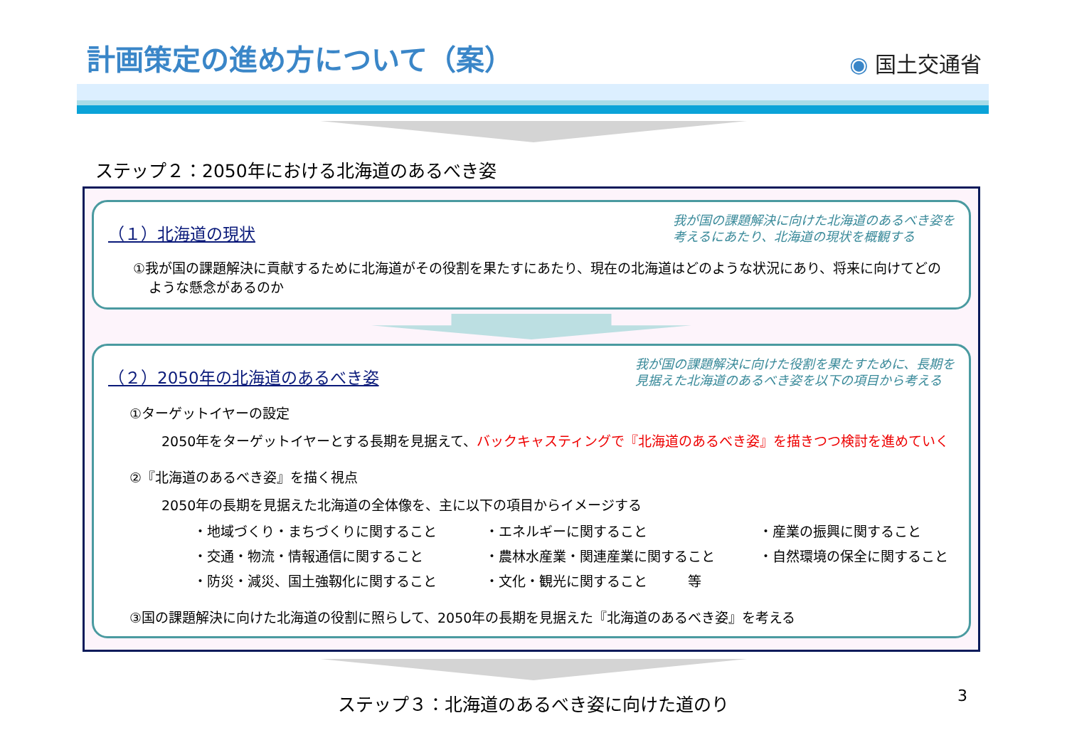計画策定の進め方について（案）
◉ 国土交通省
ステップ２：2050年における北海道のあるべき姿
（１）北海道の現状
我が国の課題解決に向けた北海道のあるべき姿を
考えるにあたり、北海道の現状を概観する
①我が国の課題解決に貢献するために北海道がその役割を果たすにあたり、現在の北海道はどのような状況にあり、将来に向けてどのような懸念があるのか
（２）2050年の北海道のあるべき姿
我が国の課題解決に向けた役割を果たすために、長期を
見据えた北海道のあるべき姿を以下の項目から考える
①ターゲットイヤーの設定
2050年をターゲットイヤーとする長期を見据えて、バックキャスティングで『北海道のあるべき姿』を描きつつ検討を進めていく
②『北海道のあるべき姿』を描く視点
2050年の長期を見据えた北海道の全体像を、主に以下の項目からイメージする
・地域づくり・まちづくりに関すること
・エネルギーに関すること
・産業の振興に関すること
・交通・物流・情報通信に関すること
・農林水産業・関連産業に関すること
・自然環境の保全に関すること
・防災・減災、国土強靱化に関すること
・文化・観光に関すること　　　等
③国の課題解決に向けた北海道の役割に照らして、2050年の長期を見据えた『北海道のあるべき姿』を考える
ステップ３：北海道のあるべき姿に向けた道のり
3